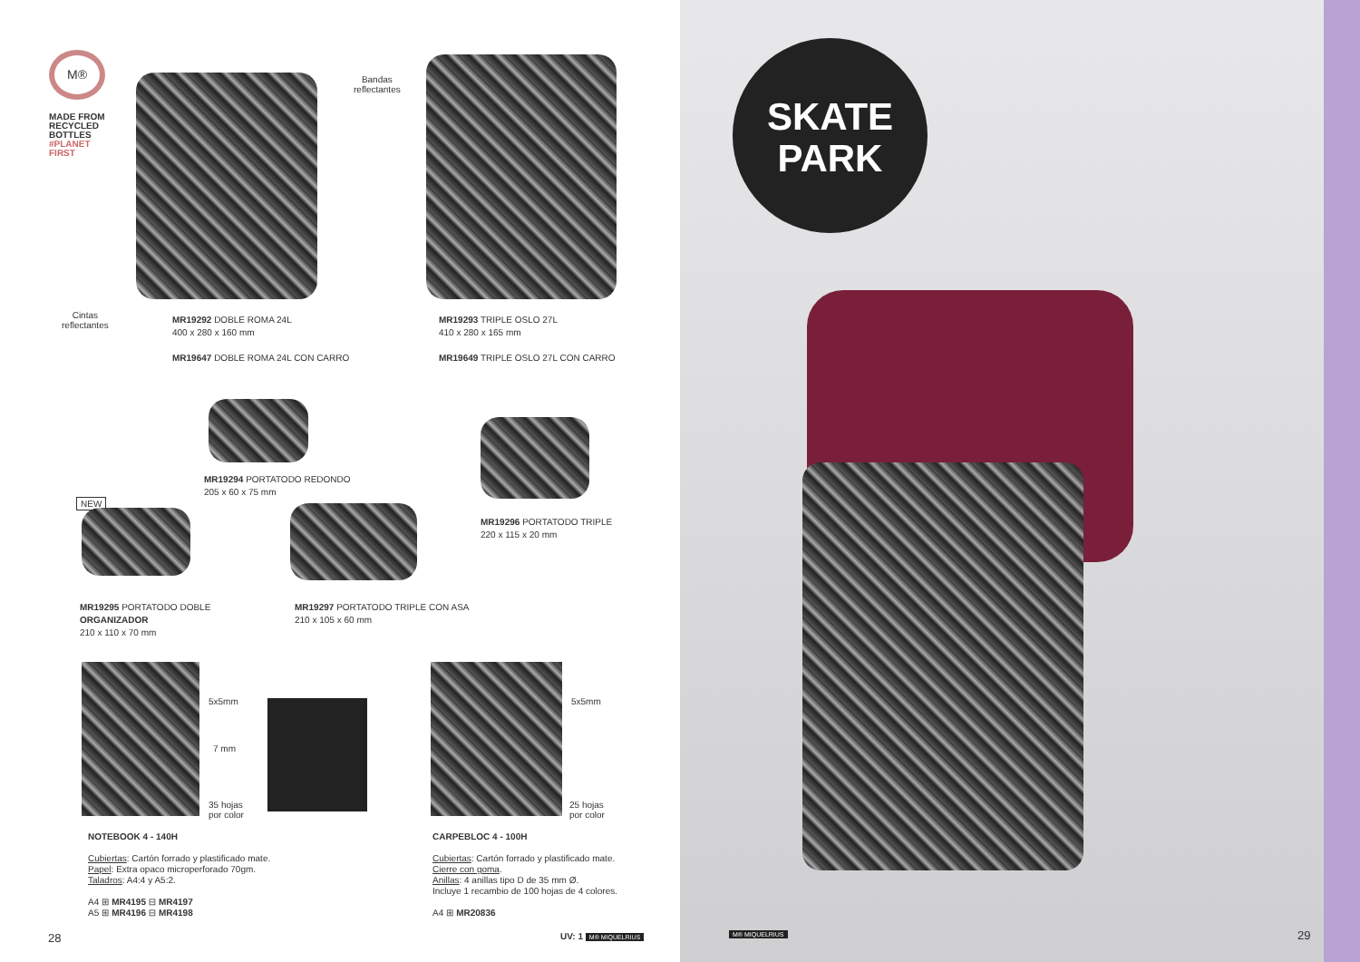M®
MADE FROM
RECYCLED
BOTTLES
#PLANET
FIRST
Bandas
reflectantes
Cintas
reflectantes
MR19292 DOBLE ROMA 24L
400 x 280 x 160 mm
MR19647 DOBLE ROMA 24L CON CARRO
MR19293 TRIPLE OSLO 27L
410 x 280 x 165 mm
MR19649 TRIPLE OSLO 27L CON CARRO
MR19294 PORTATODO REDONDO
205 x 60 x 75 mm
MR19296 PORTATODO TRIPLE
220 x 115 x 20 mm
NEW
MR19295 PORTATODO DOBLE
ORGANIZADOR
210 x 110 x 70 mm
MR19297 PORTATODO TRIPLE CON ASA
210 x 105 x 60 mm
5x5mm
7 mm
35 hojas
por color
5x5mm
25 hojas
por color
NOTEBOOK 4 - 140H
Cubiertas: Cartón forrado y plastificado mate.
Papel: Extra opaco microperforado 70gm.
Taladros: A4:4 y A5:2.
A4 ⊞ MR4195 ⊟ MR4197
A5 ⊞ MR4196 ⊟ MR4198
CARPEBLOC 4 - 100H
Cubiertas: Cartón forrado y plastificado mate.
Cierre con goma.
Anillas: 4 anillas tipo D de 35 mm Ø.
Incluye 1 recambio de 100 hojas de 4 colores.
A4 ⊞ MR20836
28 UV: 1 M® MIQUELRIUS
SKATE
PARK
M® MIQUELRIUS 29